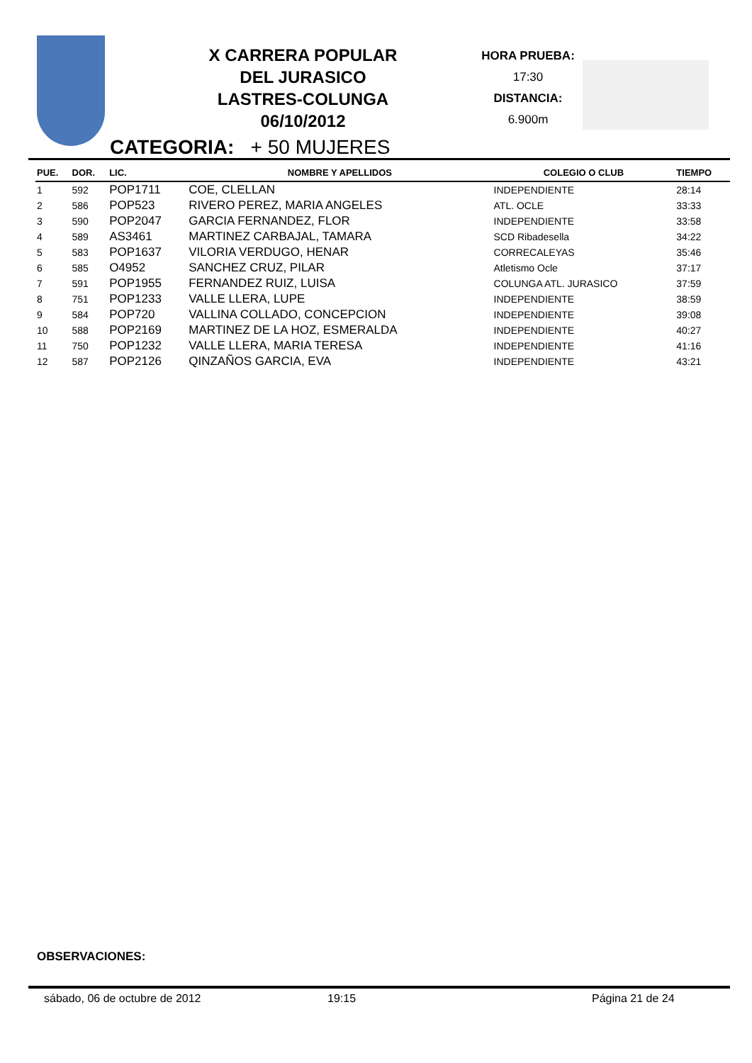X CARRERA POPULAR
DEL JURASICO
LASTRES-COLUNGA
06/10/2012
HORA PRUEBA:
17:30
DISTANCIA:
6.900m
CATEGORIA: + 50 MUJERES
| PUE. | DOR. | LIC. | NOMBRE Y APELLIDOS | COLEGIO O CLUB | TIEMPO |
| --- | --- | --- | --- | --- | --- |
| 1 | 592 | POP1711 | COE, CLELLAN | INDEPENDIENTE | 28:14 |
| 2 | 586 | POP523 | RIVERO PEREZ, MARIA ANGELES | ATL. OCLE | 33:33 |
| 3 | 590 | POP2047 | GARCIA FERNANDEZ, FLOR | INDEPENDIENTE | 33:58 |
| 4 | 589 | AS3461 | MARTINEZ CARBAJAL, TAMARA | SCD Ribadesella | 34:22 |
| 5 | 583 | POP1637 | VILORIA VERDUGO, HENAR | CORRECALEYAS | 35:46 |
| 6 | 585 | O4952 | SANCHEZ CRUZ, PILAR | Atletismo Ocle | 37:17 |
| 7 | 591 | POP1955 | FERNANDEZ RUIZ, LUISA | COLUNGA ATL. JURASICO | 37:59 |
| 8 | 751 | POP1233 | VALLE LLERA, LUPE | INDEPENDIENTE | 38:59 |
| 9 | 584 | POP720 | VALLINA COLLADO, CONCEPCION | INDEPENDIENTE | 39:08 |
| 10 | 588 | POP2169 | MARTINEZ DE LA HOZ, ESMERALDA | INDEPENDIENTE | 40:27 |
| 11 | 750 | POP1232 | VALLE LLERA, MARIA TERESA | INDEPENDIENTE | 41:16 |
| 12 | 587 | POP2126 | QINZAÑOS GARCIA, EVA | INDEPENDIENTE | 43:21 |
OBSERVACIONES:
sábado, 06 de octubre de 2012 19:15 Página 21 de 24